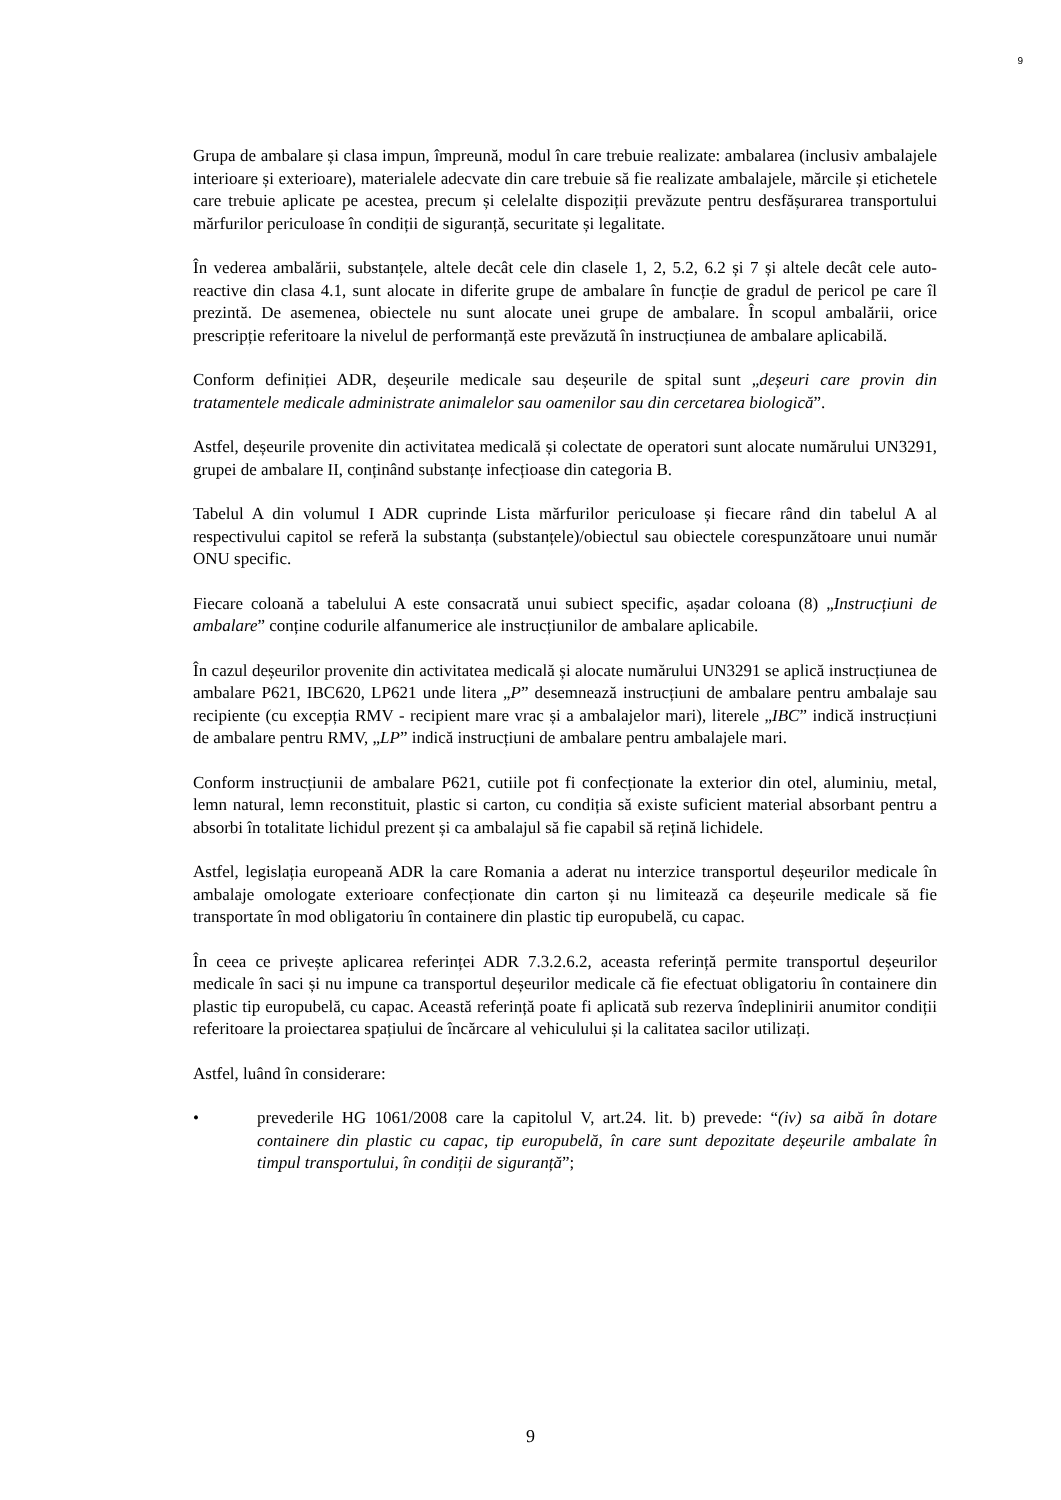9
Grupa de ambalare și clasa impun, împreună, modul în care trebuie realizate: ambalarea (inclusiv ambalajele interioare și exterioare), materialele adecvate din care trebuie să fie realizate ambalajele, mărcile și etichetele care trebuie aplicate pe acestea, precum și celelalte dispoziții prevăzute pentru desfășurarea transportului mărfurilor periculoase în condiții de siguranță, securitate și legalitate.
În vederea ambalării, substanțele, altele decât cele din clasele 1, 2, 5.2, 6.2 și 7 și altele decât cele auto-reactive din clasa 4.1, sunt alocate in diferite grupe de ambalare în funcție de gradul de pericol pe care îl prezintă. De asemenea, obiectele nu sunt alocate unei grupe de ambalare. În scopul ambalării, orice prescripție referitoare la nivelul de performanță este prevăzută în instrucțiunea de ambalare aplicabilă.
Conform definiției ADR, deșeurile medicale sau deșeurile de spital sunt „deșeuri care provin din tratamentele medicale administrate animalelor sau oamenilor sau din cercetarea biologică”.
Astfel, deșeurile provenite din activitatea medicală și colectate de operatori sunt alocate numărului UN3291, grupei de ambalare II, conținând substanțe infecțioase din categoria B.
Tabelul A din volumul I ADR cuprinde Lista mărfurilor periculoase și fiecare rând din tabelul A al respectivului capitol se referă la substanța (substanțele)/obiectul sau obiectele corespunzătoare unui număr ONU specific.
Fiecare coloană a tabelului A este consacrată unui subiect specific, așadar coloana (8) „Instrucțiuni de ambalare” conține codurile alfanumerice ale instrucțiunilor de ambalare aplicabile.
În cazul deșeurilor provenite din activitatea medicală și alocate numărului UN3291 se aplică instrucțiunea de ambalare P621, IBC620, LP621 unde litera „P” desemnează instrucțiuni de ambalare pentru ambalaje sau recipiente (cu excepția RMV - recipient mare vrac și a ambalajelor mari), literele „IBC” indică instrucțiuni de ambalare pentru RMV, „LP” indică instrucțiuni de ambalare pentru ambalajele mari.
Conform instrucțiunii de ambalare P621, cutiile pot fi confecționate la exterior din otel, aluminiu, metal, lemn natural, lemn reconstituit, plastic si carton, cu condiția să existe suficient material absorbant pentru a absorbi în totalitate lichidul prezent și ca ambalajul să fie capabil să rețină lichidele.
Astfel, legislația europeană ADR la care Romania a aderat nu interzice transportul deșeurilor medicale în ambalaje omologate exterioare confecționate din carton și nu limitează ca deșeurile medicale să fie transportate în mod obligatoriu în containere din plastic tip europubelă, cu capac.
În ceea ce privește aplicarea referinței ADR 7.3.2.6.2, aceasta referință permite transportul deșeurilor medicale în saci și nu impune ca transportul deșeurilor medicale că fie efectuat obligatoriu în containere din plastic tip europubelă, cu capac. Această referință poate fi aplicată sub rezerva îndeplinirii anumitor condiții referitoare la proiectarea spațiului de încărcare al vehiculului și la calitatea sacilor utilizați.
Astfel, luând în considerare:
• prevederile HG 1061/2008 care la capitolul V, art.24. lit. b) prevede: “(iv) sa aibă în dotare containere din plastic cu capac, tip europubelă, în care sunt depozitate deșeurile ambalate în timpul transportului, în condiții de siguranță”;
9